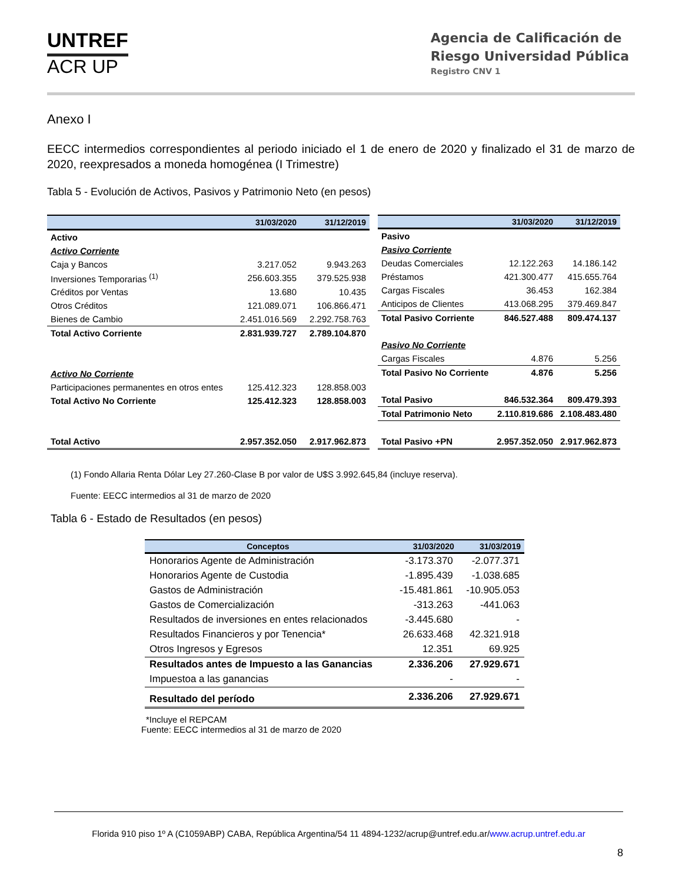UNTREF
ACR UP
Agencia de Calificación de
Riesgo Universidad Pública
Registro CNV 1
Anexo I
EECC intermedios correspondientes al periodo iniciado el 1 de enero de 2020 y finalizado el 31 de marzo de 2020, reexpresados a moneda homogénea (I Trimestre)
Tabla 5 - Evolución de Activos, Pasivos y Patrimonio Neto (en pesos)
| | 31/03/2020 | 31/12/2019 |
| --- | --- | --- |
| Activo | | |
| Activo Corriente | | |
| Caja y Bancos | 3.217.052 | 9.943.263 |
| Inversiones Temporarias <sup>(1)</sup> | 256.603.355 | 379.525.938 |
| Créditos por Ventas | 13.680 | 10.435 |
| Otros Créditos | 121.089.071 | 106.866.471 |
| Bienes de Cambio | 2.451.016.569 | 2.292.758.763 |
| Total Activo Corriente | 2.831.939.727 | 2.789.104.870 |
| Activo No Corriente | | |
| Participaciones permanentes en otros entes | 125.412.323 | 128.858.003 |
| Total Activo No Corriente | 125.412.323 | 128.858.003 |
| Total Activo | 2.957.352.050 | 2.917.962.873 |
| | 31/03/2020 | 31/12/2019 |
| --- | --- | --- |
| Pasivo | | |
| Pasivo Corriente | | |
| Deudas Comerciales | 12.122.263 | 14.186.142 |
| Préstamos | 421.300.477 | 415.655.764 |
| Cargas Fiscales | 36.453 | 162.384 |
| Anticipos de Clientes | 413.068.295 | 379.469.847 |
| Total Pasivo Corriente | 846.527.488 | 809.474.137 |
| Pasivo No Corriente | | |
| Cargas Fiscales | 4.876 | 5.256 |
| Total Pasivo No Corriente | 4.876 | 5.256 |
| Total Pasivo | 846.532.364 | 809.479.393 |
| Total Patrimonio Neto | 2.110.819.686 | 2.108.483.480 |
| Total Pasivo +PN | 2.957.352.050 | 2.917.962.873 |
(1) Fondo Allaria Renta Dólar Ley 27.260-Clase B por valor de U$S 3.992.645,84 (incluye reserva).
Fuente: EECC intermedios al 31 de marzo de 2020
Tabla 6 - Estado de Resultados (en pesos)
| Conceptos | 31/03/2020 | 31/03/2019 |
| --- | --- | --- |
| Honorarios Agente de Administración | -3.173.370 | -2.077.371 |
| Honorarios Agente de Custodia | -1.895.439 | -1.038.685 |
| Gastos de Administración | -15.481.861 | -10.905.053 |
| Gastos de Comercialización | -313.263 | -441.063 |
| Resultados de inversiones en entes relacionados | -3.445.680 | - |
| Resultados Financieros y por Tenencia* | 26.633.468 | 42.321.918 |
| Otros Ingresos y Egresos | 12.351 | 69.925 |
| Resultados antes de Impuesto a las Ganancias | 2.336.206 | 27.929.671 |
| Impuestoa a las ganancias | - | - |
| Resultado del período | 2.336.206 | 27.929.671 |
*Incluye el REPCAM
Fuente: EECC intermedios al 31 de marzo de 2020
Florida 910 piso 1º A (C1059ABP) CABA, República Argentina/54 11 4894-1232/acrup@untref.edu.ar/www.acrup.untref.edu.ar
8